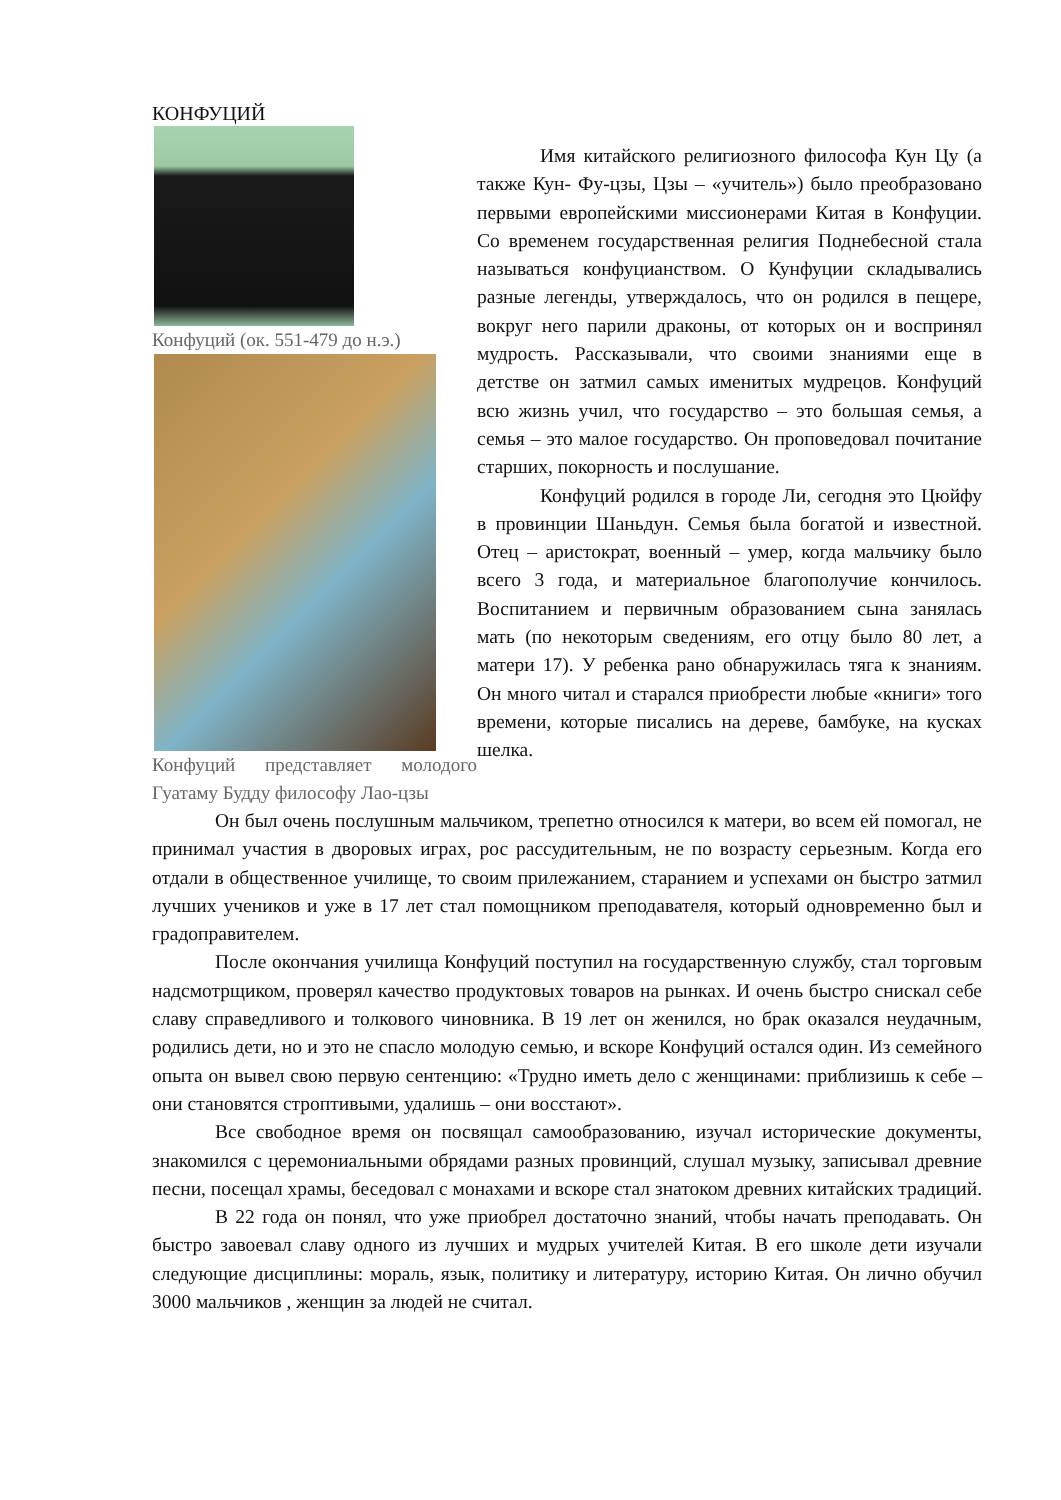КОНФУЦИЙ
Конфуций (ок. 551-479 до н.э.)
Конфуций представляет молодого Гуатаму Будду философу Лао-цзы
Имя китайского религиозного философа Кун Цу (а также Кун- Фу-цзы, Цзы – «учитель») было преобразовано первыми европейскими миссионерами Китая в Конфуции. Со временем государственная религия Поднебесной стала называться конфуцианством. О Кунфуции складывались разные легенды, утверждалось, что он родился в пещере, вокруг него парили драконы, от которых он и воспринял мудрость. Рассказывали, что своими знаниями еще в детстве он затмил самых именитых мудрецов. Конфуций всю жизнь учил, что государство – это большая семья, а семья – это малое государство. Он проповедовал почитание старших, покорность и послушание.
Конфуций родился в городе Ли, сегодня это Цюйфу в провинции Шаньдун. Семья была богатой и известной. Отец – аристократ, военный – умер, когда мальчику было всего 3 года, и материальное благополучие кончилось. Воспитанием и первичным образованием сына занялась мать (по некоторым сведениям, его отцу было 80 лет, а матери 17). У ребенка рано обнаружилась тяга к знаниям. Он много читал и старался приобрести любые «книги» того времени, которые писались на дереве, бамбуке, на кусках шелка.
Он был очень послушным мальчиком, трепетно относился к матери, во всем ей помогал, не принимал участия в дворовых играх, рос рассудительным, не по возрасту серьезным. Когда его отдали в общественное училище, то своим прилежанием, старанием и успехами он быстро затмил лучших учеников и уже в 17 лет стал помощником преподавателя, который одновременно был и градоправителем.
После окончания училища Конфуций поступил на государственную службу, стал торговым надсмотрщиком, проверял качество продуктовых товаров на рынках. И очень быстро снискал себе славу справедливого и толкового чиновника. В 19 лет он женился, но брак оказался неудачным, родились дети, но и это не спасло молодую семью, и вскоре Конфуций остался один. Из семейного опыта он вывел свою первую сентенцию: «Трудно иметь дело с женщинами: приблизишь к себе – они становятся строптивыми, удалишь – они восстают».
Все свободное время он посвящал самообразованию, изучал исторические документы, знакомился с церемониальными обрядами разных провинций, слушал музыку, записывал древние песни, посещал храмы, беседовал с монахами и вскоре стал знатоком древних китайских традиций.
В 22 года он понял, что уже приобрел достаточно знаний, чтобы начать преподавать. Он быстро завоевал славу одного из лучших и мудрых учителей Китая. В его школе дети изучали следующие дисциплины: мораль, язык, политику и литературу, историю Китая. Он лично обучил 3000 мальчиков , женщин за людей не считал.